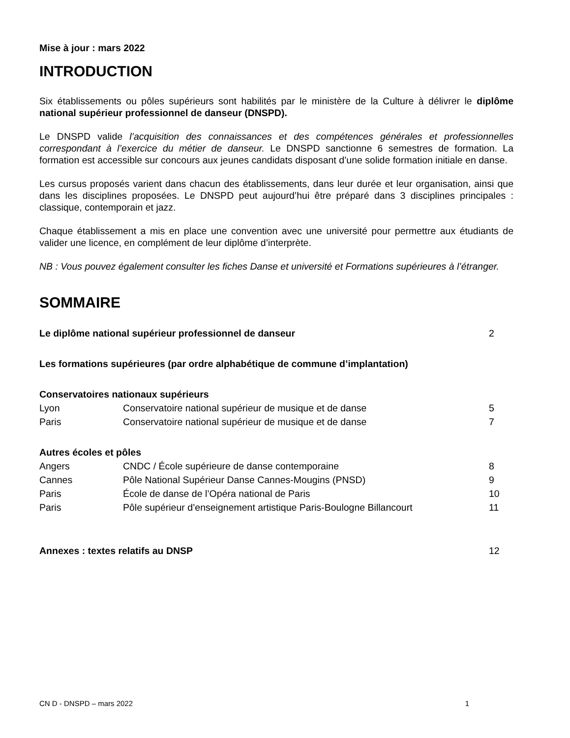Mise à jour : mars 2022
INTRODUCTION
Six établissements ou pôles supérieurs sont habilités par le ministère de la Culture à délivrer le diplôme national supérieur professionnel de danseur (DNSPD).
Le DNSPD valide l’acquisition des connaissances et des compétences générales et professionnelles correspondant à l’exercice du métier de danseur. Le DNSPD sanctionne 6 semestres de formation. La formation est accessible sur concours aux jeunes candidats disposant d’une solide formation initiale en danse.
Les cursus proposés varient dans chacun des établissements, dans leur durée et leur organisation, ainsi que dans les disciplines proposées. Le DNSPD peut aujourd’hui être préparé dans 3 disciplines principales : classique, contemporain et jazz.
Chaque établissement a mis en place une convention avec une université pour permettre aux étudiants de valider une licence, en complément de leur diplôme d’interprète.
NB : Vous pouvez également consulter les fiches Danse et université et Formations supérieures à l’étranger.
SOMMAIRE
| Le diplôme national supérieur professionnel de danseur | | 2 |
| Les formations supérieures (par ordre alphabétique de commune d’implantation) | | |
| Conservatoires nationaux supérieurs | | |
| Lyon | Conservatoire national supérieur de musique et de danse | 5 |
| Paris | Conservatoire national supérieur de musique et de danse | 7 |
| Autres écoles et pôles | | |
| Angers | CNDC / École supérieure de danse contemporaine | 8 |
| Cannes | Pôle National Supérieur Danse Cannes-Mougins (PNSD) | 9 |
| Paris | École de danse de l’Opéra national de Paris | 10 |
| Paris | Pôle supérieur d’enseignement artistique Paris-Boulogne Billancourt | 11 |
| Annexes : textes relatifs au DNSP | | 12 |
CN D - DNSPD – mars 2022 1